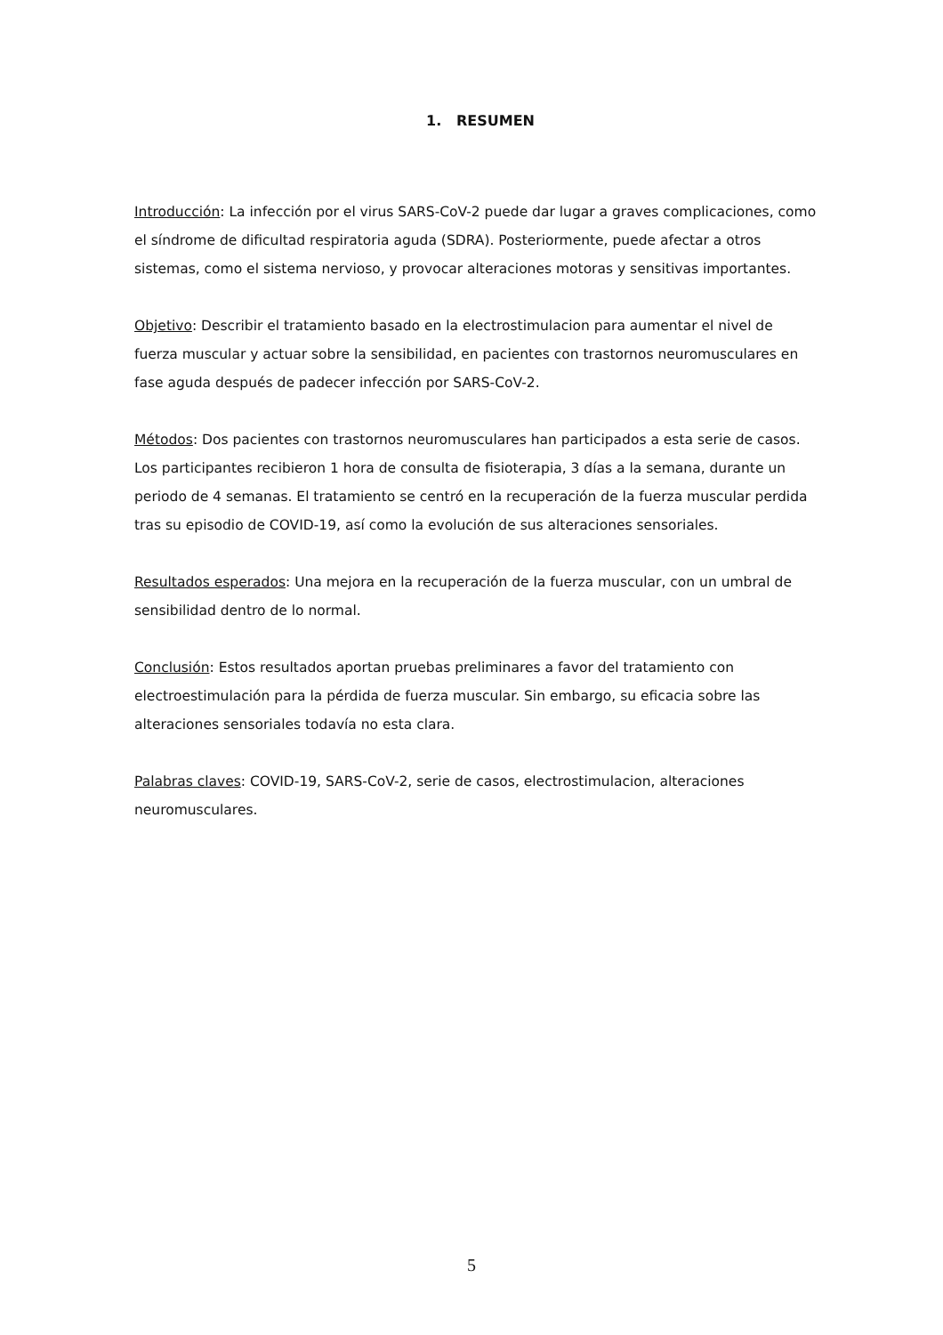1. RESUMEN
Introducción: La infección por el virus SARS-CoV-2 puede dar lugar a graves complicaciones, como el síndrome de dificultad respiratoria aguda (SDRA). Posteriormente, puede afectar a otros sistemas, como el sistema nervioso, y provocar alteraciones motoras y sensitivas importantes.
Objetivo: Describir el tratamiento basado en la electrostimulacion para aumentar el nivel de fuerza muscular y actuar sobre la sensibilidad, en pacientes con trastornos neuromusculares en fase aguda después de padecer infección por SARS-CoV-2.
Métodos: Dos pacientes con trastornos neuromusculares han participados a esta serie de casos. Los participantes recibieron 1 hora de consulta de fisioterapia, 3 días a la semana, durante un periodo de 4 semanas. El tratamiento se centró en la recuperación de la fuerza muscular perdida tras su episodio de COVID-19, así como la evolución de sus alteraciones sensoriales.
Resultados esperados: Una mejora en la recuperación de la fuerza muscular, con un umbral de sensibilidad dentro de lo normal.
Conclusión: Estos resultados aportan pruebas preliminares a favor del tratamiento con electroestimulación para la pérdida de fuerza muscular. Sin embargo, su eficacia sobre las alteraciones sensoriales todavía no esta clara.
Palabras claves: COVID-19, SARS-CoV-2, serie de casos, electrostimulacion, alteraciones neuromusculares.
5